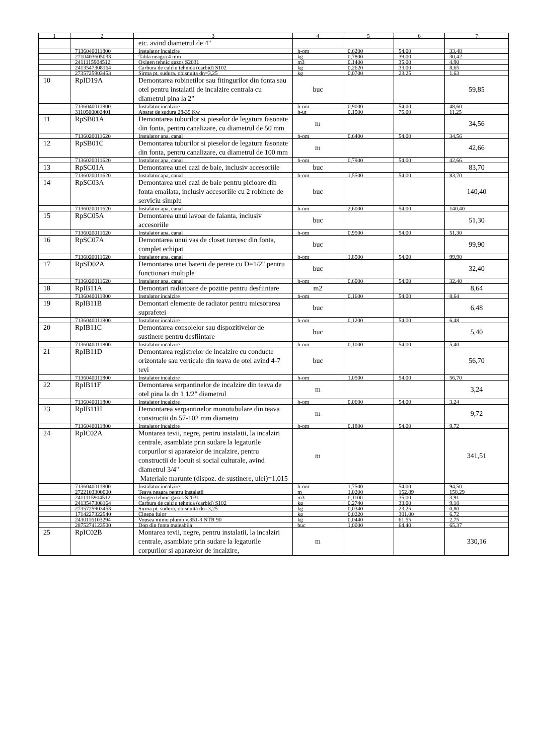| 1 | 2 | 3 | 4 | 5 | 6 | 7 |
| --- | --- | --- | --- | --- | --- | --- |
| | | etc. avind diametrul de 4" | | | | |
| | 7136040011800 | Instalator incalzire | h-om | 0,6200 | 54,00 | 33,48 |
| | 2710403605033 | Tabla neagra 4 mm | kg | 0,7800 | 39,00 | 30,42 |
| | 2411115904512 | Oxigen tehnic gazos S2031 | m3 | 0,1400 | 35,00 | 4,90 |
| | 2413547308164 | Carbura de calciu tehnica (carbid) S102 | kg | 0,2620 | 33,00 | 8,65 |
| | 2735725903453 | Sirma pt. sudura, obisnuita dn=3,25 | kg | 0,0700 | 23,25 | 1,63 |
| 10 | RpID19A | Demontarea robinetilor sau fitingurilor din fonta sau otel pentru instalatii de incalzire centrala cu diametrul pina la 2" | buc | | | 59,85 |
| | 7136040011800 | Instalator incalzire | h-om | 0,9000 | 54,00 | 48,60 |
| | 3110500002401 | Aparat de sudura 28-35 Kw | h-ut | 0,1500 | 75,00 | 11,25 |
| 11 | RpSB01A | Demontarea tuburilor si pieselor de legatura fasonate din fonta, pentru canalizare, cu diametrul de 50 mm | m | | | 34,56 |
| | 7136020011620 | Instalator apa, canal | h-om | 0,6400 | 54,00 | 34,56 |
| 12 | RpSB01C | Demontarea tuburilor si pieselor de legatura fasonate din fonta, pentru canalizare, cu diametrul de 100 mm | m | | | 42,66 |
| | 7136020011620 | Instalator apa, canal | h-om | 0,7900 | 54,00 | 42,66 |
| 13 | RpSC01A | Demontarea unei cazi de baie, inclusiv accesoriile | buc | | | 83,70 |
| | 7136020011620 | Instalator apa, canal | h-om | 1,5500 | 54,00 | 83,70 |
| 14 | RpSC03A | Demontarea unei cazi de baie pentru picioare din fonta emailata, inclusiv accesoriile cu 2 robinete de serviciu simplu | buc | | | 140,40 |
| | 7136020011620 | Instalator apa, canal | h-om | 2,6000 | 54,00 | 140,40 |
| 15 | RpSC05A | Demontarea unui lavoar de faianta, inclusiv accesoriile | buc | | | 51,30 |
| | 7136020011620 | Instalator apa, canal | h-om | 0,9500 | 54,00 | 51,30 |
| 16 | RpSC07A | Demontarea unui vas de closet turcesc din fonta, complet echipat | buc | | | 99,90 |
| | 7136020011620 | Instalator apa, canal | h-om | 1,8500 | 54,00 | 99,90 |
| 17 | RpSD02A | Demontarea unei baterii de perete cu D=1/2" pentru functionari multiple | buc | | | 32,40 |
| | 7136020011620 | Instalator apa, canal | h-om | 0,6000 | 54,00 | 32,40 |
| 18 | RpIB11A | Demontari radiatoare de pozitie pentru desfiintare | m2 | | | 8,64 |
| | 7136040011800 | Instalator incalzire | h-om | 0,1600 | 54,00 | 8,64 |
| 19 | RpIB11B | Demontari elemente de radiator pentru micsorarea suprafetei | buc | | | 6,48 |
| | 7136040011800 | Instalator incalzire | h-om | 0,1200 | 54,00 | 6,48 |
| 20 | RpIB11C | Demontarea consolelor sau dispozitivelor de sustinere pentru desfiintare | buc | | | 5,40 |
| | 7136040011800 | Instalator incalzire | h-om | 0,1000 | 54,00 | 5,40 |
| 21 | RpIB11D | Demontarea registrelor de incalzire cu conducte orizontale sau verticale din teava de otel avind 4-7 tevi | buc | | | 56,70 |
| | 7136040011800 | Instalator incalzire | h-om | 1,0500 | 54,00 | 56,70 |
| 22 | RpIB11F | Demontarea serpantinelor de incalzire din teava de otel pina la dn 1 1/2" diametrul | m | | | 3,24 |
| | 7136040011800 | Instalator incalzire | h-om | 0,0600 | 54,00 | 3,24 |
| 23 | RpIB11H | Demontarea serpantinelor monotubulare din teava constructii dn 57-102 mm diametru | m | | | 9,72 |
| | 7136040011800 | Instalator incalzire | h-om | 0,1800 | 54,00 | 9,72 |
| 24 | RpIC02A | Montarea tevii, negre, pentru instalatii, la incalziri centrale, asamblate prin sudare la legaturile corpurilor si aparatelor de incalzire, pentru constructii de locuit si social culturale, avind diametrul 3/4" Materiale marunte (dispoz. de sustinere, ulei)=1,015 | m | | | 341,51 |
| | 7136040011800 | Instalator incalzire | h-om | 1,7500 | 54,00 | 94,50 |
| | 2722103300000 | Teava neagra pentru instalatii | m | 1,0200 | 152,89 | 158,29 |
| | 2411115904512 | Oxigen tehnic gazos S2031 | m3 | 0,1100 | 35,00 | 3,91 |
| | 2413547308164 | Carbura de calciu tehnica (carbid) S102 | kg | 0,2740 | 33,00 | 9,18 |
| | 2735725903453 | Sirma pt. sudura, obisnuita dn=3,25 | kg | 0,0340 | 23,25 | 0,80 |
| | 1714227322940 | Cinepa fuior | kg | 0,0220 | 301,00 | 6,72 |
| | 2430116103294 | Vopsea miniu plumb v.351-3 NTR 90 | kg | 0,0440 | 61,55 | 2,75 |
| | 2875274123500 | Dop din fonta maleabila | buc | 1,0000 | 64,40 | 65,37 |
| 25 | RpIC02B | Montarea tevii, negre, pentru instalatii, la incalziri centrale, asamblate prin sudare la legaturile corpurilor si aparatelor de incalzire, | m | | | 330,16 |